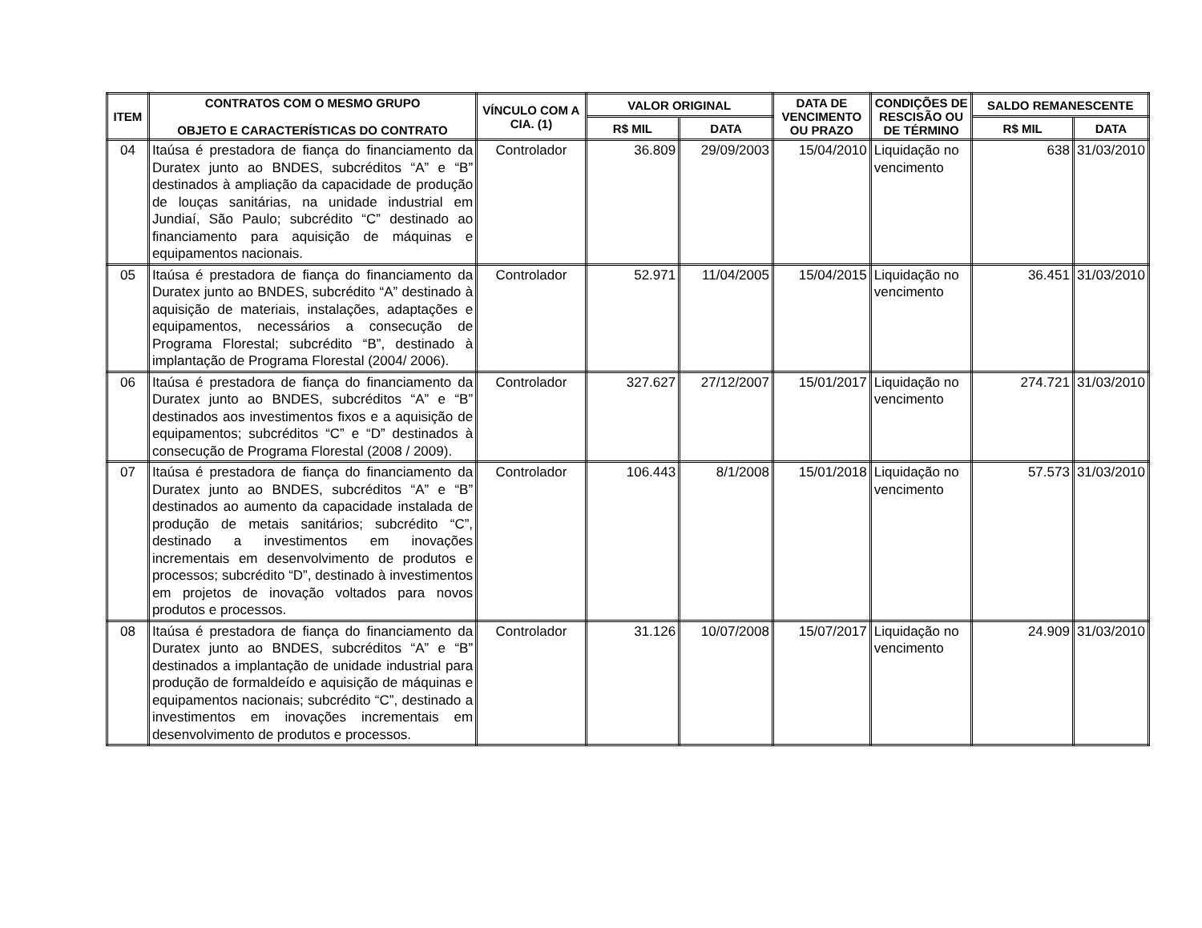| ITEM | CONTRATOS COM O MESMO GRUPO OBJETO E CARACTERÍSTICAS DO CONTRATO | VÍNCULO COM A CIA. (1) | VALOR ORIGINAL | | DATA DE VENCIMENTO OU PRAZO | CONDIÇÕES DE RESCISÃO OU DE TÉRMINO | SALDO REMANESCENTE | |
| --- | --- | --- | --- | --- | --- | --- | --- | --- |
| | | | R$ MIL | DATA | | | R$ MIL | DATA |
| 04 | Itaúsa é prestadora de fiança do financiamento da Duratex junto ao BNDES, subcréditos “A” e “B” destinados à ampliação da capacidade de produção de louças sanitárias, na unidade industrial em Jundiaí, São Paulo; subcrédito “C” destinado ao financiamento para aquisição de máquinas e equipamentos nacionais. | Controlador | 36.809 | 29/09/2003 | 15/04/2010 | Liquidação no vencimento | 638 | 31/03/2010 |
| 05 | Itaúsa é prestadora de fiança do financiamento da Duratex junto ao BNDES, subcrédito “A” destinado à aquisição de materiais, instalações, adaptações e equipamentos, necessários a consecução de Programa Florestal; subcrédito “B”, destinado à implantação de Programa Florestal (2004/ 2006). | Controlador | 52.971 | 11/04/2005 | 15/04/2015 | Liquidação no vencimento | 36.451 | 31/03/2010 |
| 06 | Itaúsa é prestadora de fiança do financiamento da Duratex junto ao BNDES, subcréditos “A” e “B” destinados aos investimentos fixos e a aquisição de equipamentos; subcréditos “C” e “D” destinados à consecução de Programa Florestal (2008 / 2009). | Controlador | 327.627 | 27/12/2007 | 15/01/2017 | Liquidação no vencimento | 274.721 | 31/03/2010 |
| 07 | Itaúsa é prestadora de fiança do financiamento da Duratex junto ao BNDES, subcréditos “A” e “B” destinados ao aumento da capacidade instalada de produção de metais sanitários; subcrédito “C”, destinado a investimentos em inovações incrementais em desenvolvimento de produtos e processos; subcrédito “D”, destinado à investimentos em projetos de inovação voltados para novos produtos e processos. | Controlador | 106.443 | 8/1/2008 | 15/01/2018 | Liquidação no vencimento | 57.573 | 31/03/2010 |
| 08 | Itaúsa é prestadora de fiança do financiamento da Duratex junto ao BNDES, subcréditos “A” e “B” destinados a implantação de unidade industrial para produção de formaldeído e aquisição de máquinas e equipamentos nacionais; subcrédito “C”, destinado a investimentos em inovações incrementais em desenvolvimento de produtos e processos. | Controlador | 31.126 | 10/07/2008 | 15/07/2017 | Liquidação no vencimento | 24.909 | 31/03/2010 |